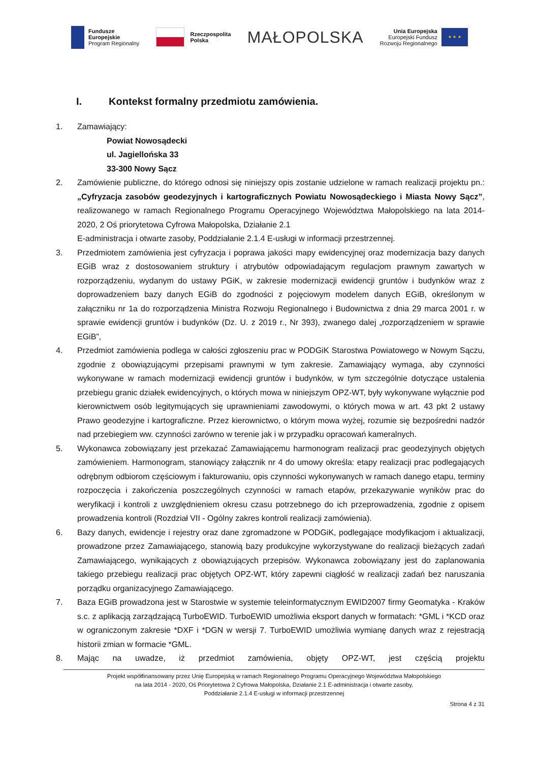Fundusze
Europejskie
Program Regionalny
Rzeczpospolita
Polska
MAŁOPOLSKA
Unia Europejska
Europejski Fundusz
Rozwoju Regionalnego
★ ★ ★
I. Kontekst formalny przedmiotu zamówienia.
1. Zamawiający:
Powiat Nowosądecki
ul. Jagiellońska 33
33-300 Nowy Sącz
2. Zamówienie publiczne, do którego odnosi się niniejszy opis zostanie udzielone w ramach realizacji projektu pn.: „Cyfryzacja zasobów geodezyjnych i kartograficznych Powiatu Nowosądeckiego i Miasta Nowy Sącz”, realizowanego w ramach Regionalnego Programu Operacyjnego Województwa Małopolskiego na lata 2014-2020, 2 Oś priorytetowa Cyfrowa Małopolska, Działanie 2.1
E-administracja i otwarte zasoby, Poddziałanie 2.1.4 E-usługi w informacji przestrzennej.
3. Przedmiotem zamówienia jest cyfryzacja i poprawa jakości mapy ewidencyjnej oraz modernizacja bazy danych EGiB wraz z dostosowaniem struktury i atrybutów odpowiadającym regulacjom prawnym zawartych w rozporządzeniu, wydanym do ustawy PGiK, w zakresie modernizacji ewidencji gruntów i budynków wraz z doprowadzeniem bazy danych EGiB do zgodności z pojęciowym modelem danych EGiB, określonym w załączniku nr 1a do rozporządzenia Ministra Rozwoju Regionalnego i Budownictwa z dnia 29 marca 2001 r. w sprawie ewidencji gruntów i budynków (Dz. U. z 2019 r., Nr 393), zwanego dalej „rozporządzeniem w sprawie EGiB”,
4. Przedmiot zamówienia podlega w całości zgłoszeniu prac w PODGiK Starostwa Powiatowego w Nowym Sączu, zgodnie z obowiązującymi przepisami prawnymi w tym zakresie. Zamawiający wymaga, aby czynności wykonywane w ramach modernizacji ewidencji gruntów i budynków, w tym szczególnie dotyczące ustalenia przebiegu granic działek ewidencyjnych, o których mowa w niniejszym OPZ-WT, były wykonywane wyłącznie pod kierownictwem osób legitymujących się uprawnieniami zawodowymi, o których mowa w art. 43 pkt 2 ustawy Prawo geodezyjne i kartograficzne. Przez kierownictwo, o którym mowa wyżej, rozumie się bezpośredni nadzór nad przebiegiem ww. czynności zarówno w terenie jak i w przypadku opracowań kameralnych.
5. Wykonawca zobowiązany jest przekazać Zamawiającemu harmonogram realizacji prac geodezyjnych objętych zamówieniem. Harmonogram, stanowiący załącznik nr 4 do umowy określa: etapy realizacji prac podlegających odrębnym odbiorom częściowym i fakturowaniu, opis czynności wykonywanych w ramach danego etapu, terminy rozpoczęcia i zakończenia poszczególnych czynności w ramach etapów, przekazywanie wyników prac do weryfikacji i kontroli z uwzględnieniem okresu czasu potrzebnego do ich przeprowadzenia, zgodnie z opisem prowadzenia kontroli (Rozdział VII - Ogólny zakres kontroli realizacji zamówienia).
6. Bazy danych, ewidencje i rejestry oraz dane zgromadzone w PODGiK, podlegające modyfikacjom i aktualizacji, prowadzone przez Zamawiającego, stanowią bazy produkcyjne wykorzystywane do realizacji bieżących zadań Zamawiającego, wynikających z obowiązujących przepisów. Wykonawca zobowiązany jest do zaplanowania takiego przebiegu realizacji prac objętych OPZ-WT, który zapewni ciągłość w realizacji zadań bez naruszania porządku organizacyjnego Zamawiającego.
7. Baza EGiB prowadzona jest w Starostwie w systemie teleinformatycznym EWID2007 firmy Geomatyka - Kraków s.c. z aplikacją zarządzającą TurboEWID. TurboEWID umożliwia eksport danych w formatach: *GML i *KCD oraz w ograniczonym zakresie *DXF i *DGN w wersji 7. TurboEWID umożliwia wymianę danych wraz z rejestracją historii zmian w formacie *GML.
8. Mając na uwadze, iż przedmiot zamówienia, objęty OPZ-WT, jest częścią projektu
Projekt współfinansowany przez Unię Europejską w ramach Regionalnego Programu Operacyjnego Województwa Małopolskiego
na lata 2014 - 2020, Oś Priorytetowa 2 Cyfrowa Małopolska, Działanie 2.1 E-administracja i otwarte zasoby,
Poddziałanie 2.1.4 E-usługi w informacji przestrzennej
Strona 4 z 31